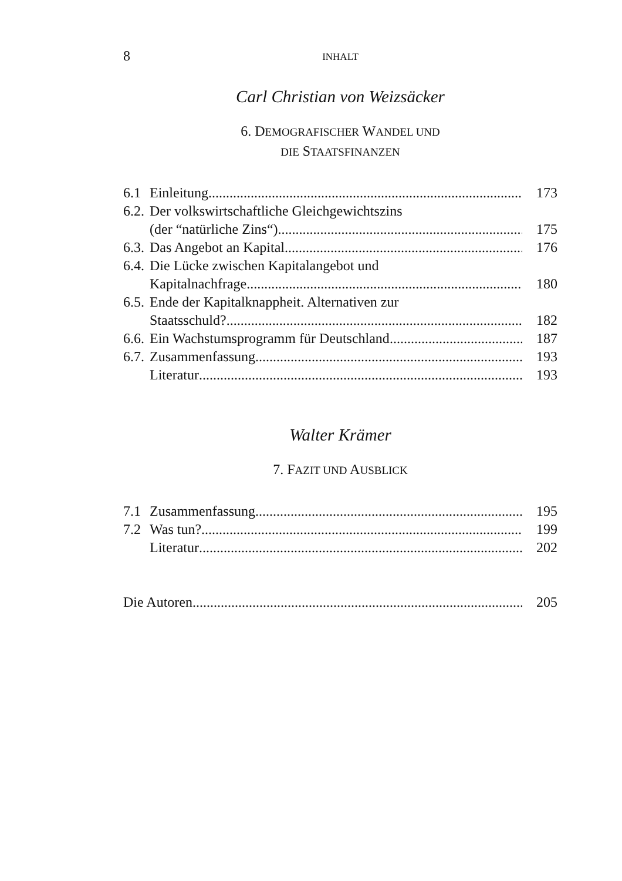8 INHALT
Carl Christian von Weizsäcker
6. DEMOGRAFISCHER WANDEL UND
DIE STAATSFINANZEN
6.1 Einleitung 173
6.2. Der volkswirtschaftliche Gleichgewichtszins
(der “natürliche Zins“) 175
6.3. Das Angebot an Kapital 176
6.4. Die Lücke zwischen Kapitalangebot und
Kapitalnachfrage 180
6.5. Ende der Kapitalknappheit. Alternativen zur
Staatsschuld? 182
6.6. Ein Wachstumsprogramm für Deutschland 187
6.7. Zusammenfassung 193
Literatur 193
Walter Krämer
7. FAZIT UND AUSBLICK
7.1 Zusammenfassung 195
7.2 Was tun? 199
Literatur 202
Die Autoren 205